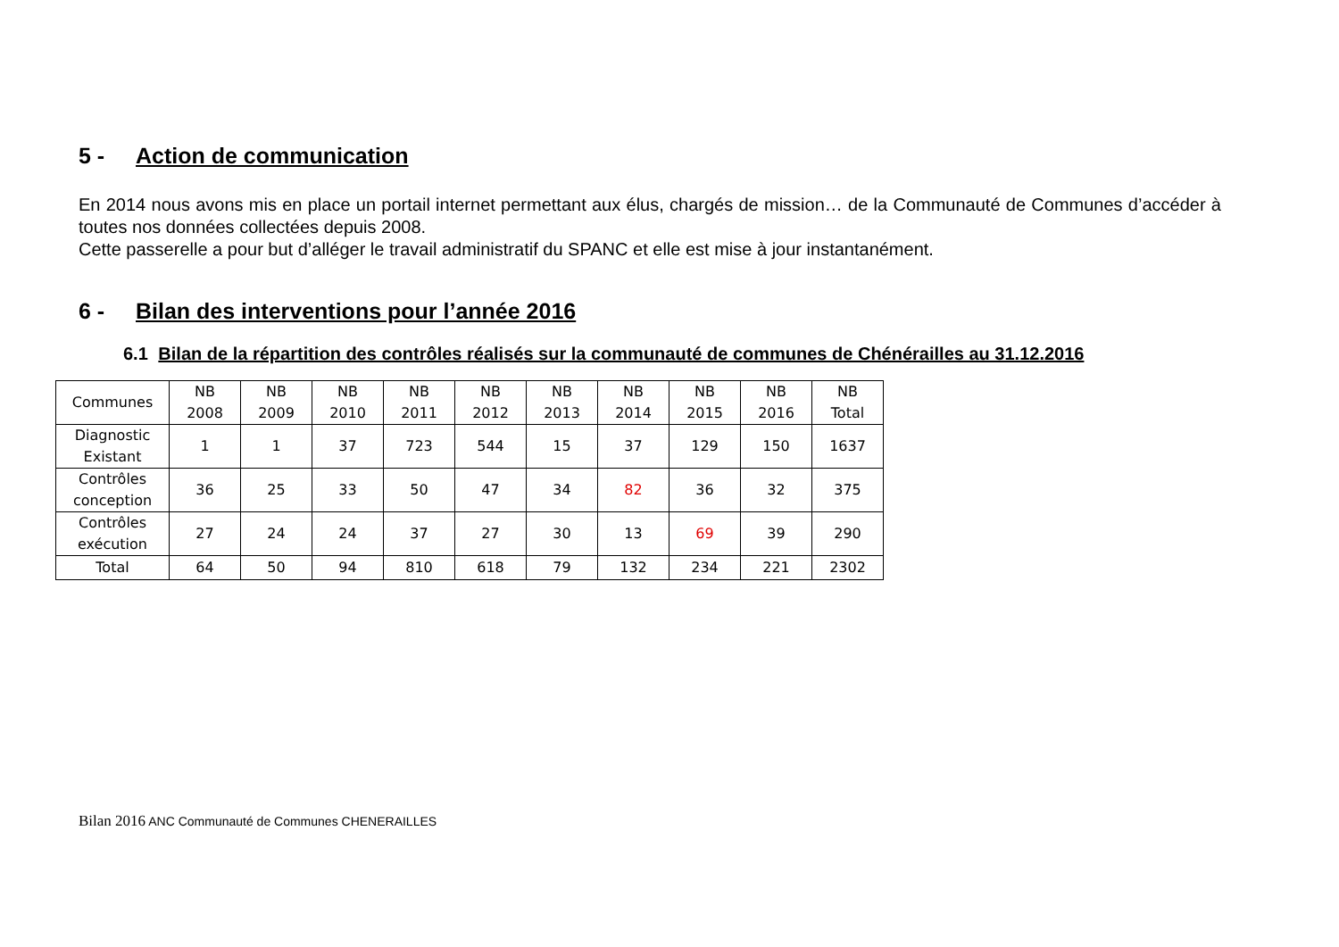5 - Action de communication
En 2014 nous avons mis en place un portail internet permettant aux élus, chargés de mission… de la Communauté de Communes d’accéder à toutes nos données collectées depuis 2008.
Cette passerelle a pour but d’alléger le travail administratif du SPANC et elle est mise à jour instantanément.
6 - Bilan des interventions pour l’année 2016
6.1 Bilan de la répartition des contrôles réalisés sur la communauté de communes de Chénérailles au 31.12.2016
| Communes | NB 2008 | NB 2009 | NB 2010 | NB 2011 | NB 2012 | NB 2013 | NB 2014 | NB 2015 | NB 2016 | NB Total |
| --- | --- | --- | --- | --- | --- | --- | --- | --- | --- | --- |
| Diagnostic Existant | 1 | 1 | 37 | 723 | 544 | 15 | 37 | 129 | 150 | 1637 |
| Contrôles conception | 36 | 25 | 33 | 50 | 47 | 34 | 82 | 36 | 32 | 375 |
| Contrôles exécution | 27 | 24 | 24 | 37 | 27 | 30 | 13 | 69 | 39 | 290 |
| Total | 64 | 50 | 94 | 810 | 618 | 79 | 132 | 234 | 221 | 2302 |
Bilan 2016 ANC Communauté de Communes CHENERAILLES